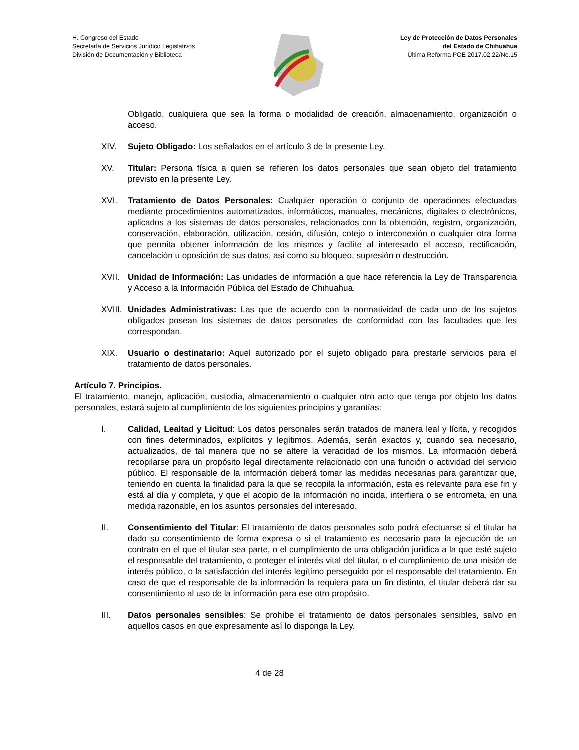H. Congreso del Estado
Secretaría de Servicios Jurídico Legislativos
División de Documentación y Biblioteca
Ley de Protección de Datos Personales
del Estado de Chihuahua
Última Reforma POE 2017.02.22/No.15
Obligado, cualquiera que sea la forma o modalidad de creación, almacenamiento, organización o acceso.
XIV. Sujeto Obligado: Los señalados en el artículo 3 de la presente Ley.
XV. Titular: Persona física a quien se refieren los datos personales que sean objeto del tratamiento previsto en la presente Ley.
XVI. Tratamiento de Datos Personales: Cualquier operación o conjunto de operaciones efectuadas mediante procedimientos automatizados, informáticos, manuales, mecánicos, digitales o electrónicos, aplicados a los sistemas de datos personales, relacionados con la obtención, registro, organización, conservación, elaboración, utilización, cesión, difusión, cotejo o interconexión o cualquier otra forma que permita obtener información de los mismos y facilite al interesado el acceso, rectificación, cancelación u oposición de sus datos, así como su bloqueo, supresión o destrucción.
XVII. Unidad de Información: Las unidades de información a que hace referencia la Ley de Transparencia y Acceso a la Información Pública del Estado de Chihuahua.
XVIII. Unidades Administrativas: Las que de acuerdo con la normatividad de cada uno de los sujetos obligados posean los sistemas de datos personales de conformidad con las facultades que les correspondan.
XIX. Usuario o destinatario: Aquel autorizado por el sujeto obligado para prestarle servicios para el tratamiento de datos personales.
Artículo 7. Principios.
El tratamiento, manejo, aplicación, custodia, almacenamiento o cualquier otro acto que tenga por objeto los datos personales, estará sujeto al cumplimiento de los siguientes principios y garantías:
I. Calidad, Lealtad y Licitud: Los datos personales serán tratados de manera leal y lícita, y recogidos con fines determinados, explícitos y legítimos. Además, serán exactos y, cuando sea necesario, actualizados, de tal manera que no se altere la veracidad de los mismos. La información deberá recopilarse para un propósito legal directamente relacionado con una función o actividad del servicio público. El responsable de la información deberá tomar las medidas necesarias para garantizar que, teniendo en cuenta la finalidad para la que se recopila la información, esta es relevante para ese fin y está al día y completa, y que el acopio de la información no incida, interfiera o se entrometa, en una medida razonable, en los asuntos personales del interesado.
II. Consentimiento del Titular: El tratamiento de datos personales solo podrá efectuarse si el titular ha dado su consentimiento de forma expresa o si el tratamiento es necesario para la ejecución de un contrato en el que el titular sea parte, o el cumplimiento de una obligación jurídica a la que esté sujeto el responsable del tratamiento, o proteger el interés vital del titular, o el cumplimiento de una misión de interés público, o la satisfacción del interés legítimo perseguido por el responsable del tratamiento. En caso de que el responsable de la información la requiera para un fin distinto, el titular deberá dar su consentimiento al uso de la información para ese otro propósito.
III. Datos personales sensibles: Se prohíbe el tratamiento de datos personales sensibles, salvo en aquellos casos en que expresamente así lo disponga la Ley.
4 de 28